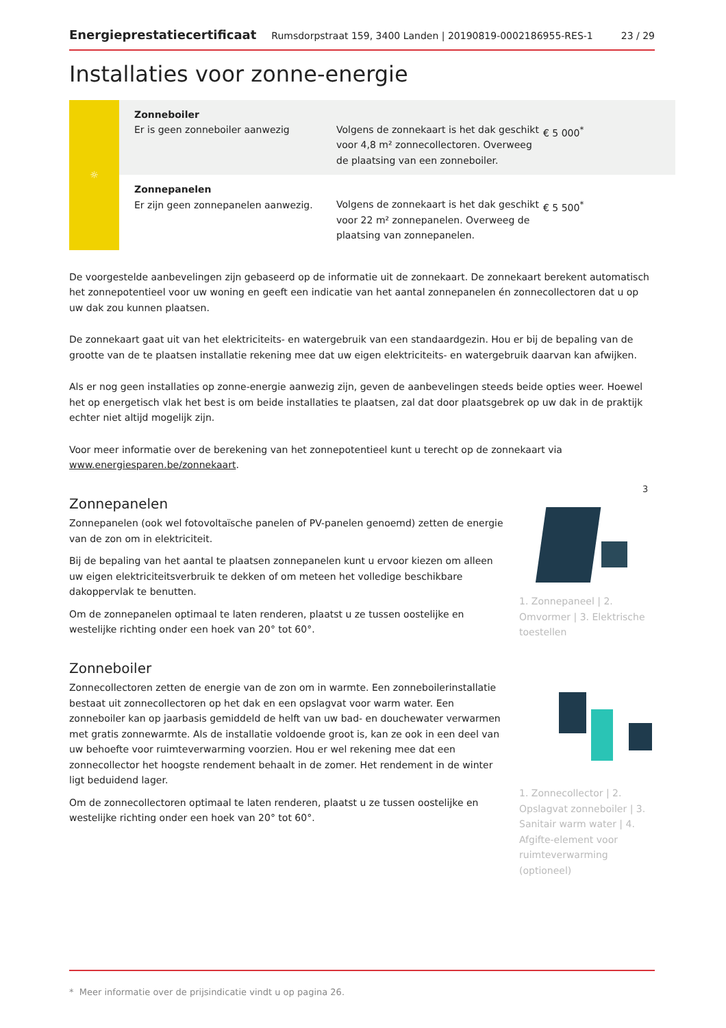Energieprestatiecertificaat Rumsdorpstraat 159, 3400 Landen | 20190819-0002186955-RES-1 23 / 29
Installaties voor zonne-energie
| ☼ | Zonneboiler Er is geen zonneboiler aanwezig | Volgens de zonnekaart is het dak geschikt voor 4,8 m² zonnecollectoren. Overweeg de plaatsing van een zonneboiler. | € 5 000<sup>*</sup> |
| | Zonnepanelen Er zijn geen zonnepanelen aanwezig. | Volgens de zonnekaart is het dak geschikt voor 22 m² zonnepanelen. Overweeg de plaatsing van zonnepanelen. | € 5 500<sup>*</sup> |
De voorgestelde aanbevelingen zijn gebaseerd op de informatie uit de zonnekaart. De zonnekaart berekent automatisch het zonnepotentieel voor uw woning en geeft een indicatie van het aantal zonnepanelen én zonnecollectoren dat u op uw dak zou kunnen plaatsen.
De zonnekaart gaat uit van het elektriciteits- en watergebruik van een standaardgezin. Hou er bij de bepaling van de grootte van de te plaatsen installatie rekening mee dat uw eigen elektriciteits- en watergebruik daarvan kan afwijken.
Als er nog geen installaties op zonne-energie aanwezig zijn, geven de aanbevelingen steeds beide opties weer. Hoewel het op energetisch vlak het best is om beide installaties te plaatsen, zal dat door plaatsgebrek op uw dak in de praktijk echter niet altijd mogelijk zijn.
Voor meer informatie over de berekening van het zonnepotentieel kunt u terecht op de zonnekaart via www.energiesparen.be/zonnekaart.
Zonnepanelen
Zonnepanelen (ook wel fotovoltaïsche panelen of PV-panelen genoemd) zetten de energie van de zon om in elektriciteit.
Bij de bepaling van het aantal te plaatsen zonnepanelen kunt u ervoor kiezen om alleen uw eigen elektriciteitsverbruik te dekken of om meteen het volledige beschikbare dakoppervlak te benutten.
Om de zonnepanelen optimaal te laten renderen, plaatst u ze tussen oostelijke en westelijke richting onder een hoek van 20° tot 60°.
3
1. Zonnepaneel | 2. Omvormer | 3. Elektrische toestellen
Zonneboiler
Zonnecollectoren zetten de energie van de zon om in warmte. Een zonneboilerinstallatie bestaat uit zonnecollectoren op het dak en een opslagvat voor warm water. Een zonneboiler kan op jaarbasis gemiddeld de helft van uw bad- en douchewater verwarmen met gratis zonnewarmte. Als de installatie voldoende groot is, kan ze ook in een deel van uw behoefte voor ruimteverwarming voorzien. Hou er wel rekening mee dat een zonnecollector het hoogste rendement behaalt in de zomer. Het rendement in de winter ligt beduidend lager.
Om de zonnecollectoren optimaal te laten renderen, plaatst u ze tussen oostelijke en westelijke richting onder een hoek van 20° tot 60°.
1. Zonnecollector | 2. Opslagvat zonneboiler | 3. Sanitair warm water | 4. Afgifte-element voor ruimteverwarming (optioneel)
* Meer informatie over de prijsindicatie vindt u op pagina 26.